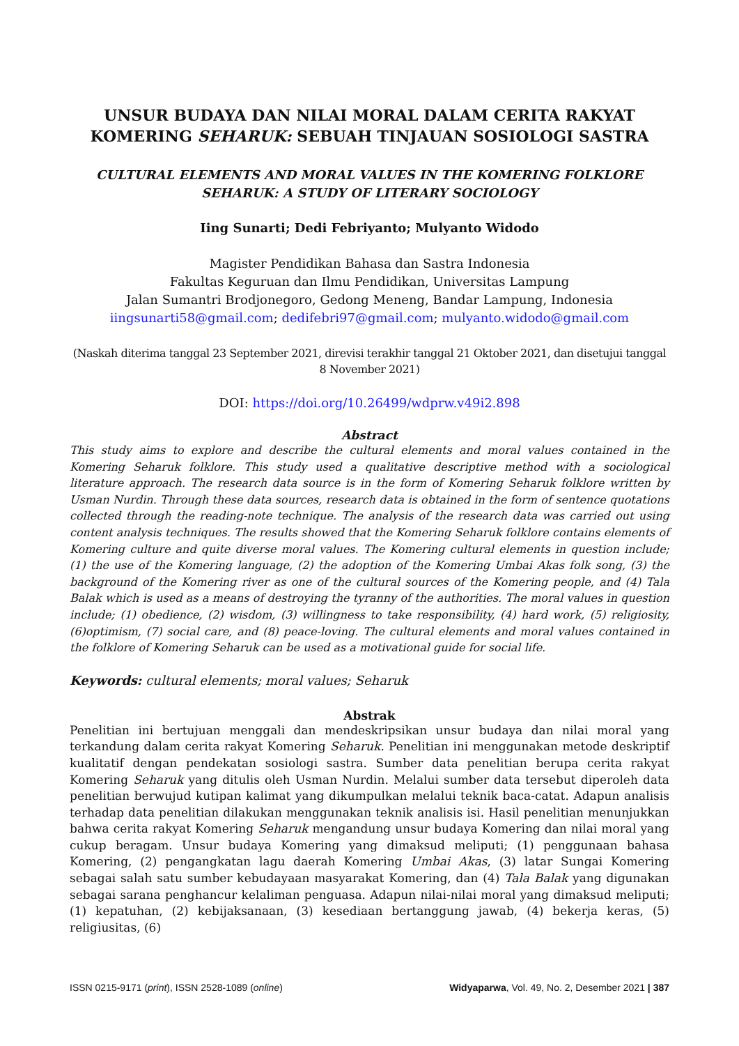UNSUR BUDAYA DAN NILAI MORAL DALAM CERITA RAKYAT KOMERING SEHARUK: SEBUAH TINJAUAN SOSIOLOGI SASTRA
CULTURAL ELEMENTS AND MORAL VALUES IN THE KOMERING FOLKLORE SEHARUK: A STUDY OF LITERARY SOCIOLOGY
Iing Sunarti; Dedi Febriyanto; Mulyanto Widodo
Magister Pendidikan Bahasa dan Sastra Indonesia
Fakultas Keguruan dan Ilmu Pendidikan, Universitas Lampung
Jalan Sumantri Brodjonegoro, Gedong Meneng, Bandar Lampung, Indonesia
iingsunarti58@gmail.com; dedifebri97@gmail.com; mulyanto.widodo@gmail.com
(Naskah diterima tanggal 23 September 2021, direvisi terakhir tanggal 21 Oktober 2021, dan disetujui tanggal 8 November 2021)
DOI: https://doi.org/10.26499/wdprw.v49i2.898
Abstract
This study aims to explore and describe the cultural elements and moral values contained in the Komering Seharuk folklore. This study used a qualitative descriptive method with a sociological literature approach. The research data source is in the form of Komering Seharuk folklore written by Usman Nurdin. Through these data sources, research data is obtained in the form of sentence quotations collected through the reading-note technique. The analysis of the research data was carried out using content analysis techniques. The results showed that the Komering Seharuk folklore contains elements of Komering culture and quite diverse moral values. The Komering cultural elements in question include; (1) the use of the Komering language, (2) the adoption of the Komering Umbai Akas folk song, (3) the background of the Komering river as one of the cultural sources of the Komering people, and (4) Tala Balak which is used as a means of destroying the tyranny of the authorities. The moral values in question include; (1) obedience, (2) wisdom, (3) willingness to take responsibility, (4) hard work, (5) religiosity, (6)optimism, (7) social care, and (8) peace-loving. The cultural elements and moral values contained in the folklore of Komering Seharuk can be used as a motivational guide for social life.
Keywords: cultural elements; moral values; Seharuk
Abstrak
Penelitian ini bertujuan menggali dan mendeskripsikan unsur budaya dan nilai moral yang terkandung dalam cerita rakyat Komering Seharuk. Penelitian ini menggunakan metode deskriptif kualitatif dengan pendekatan sosiologi sastra. Sumber data penelitian berupa cerita rakyat Komering Seharuk yang ditulis oleh Usman Nurdin. Melalui sumber data tersebut diperoleh data penelitian berwujud kutipan kalimat yang dikumpulkan melalui teknik baca-catat. Adapun analisis terhadap data penelitian dilakukan menggunakan teknik analisis isi. Hasil penelitian menunjukkan bahwa cerita rakyat Komering Seharuk mengandung unsur budaya Komering dan nilai moral yang cukup beragam. Unsur budaya Komering yang dimaksud meliputi; (1) penggunaan bahasa Komering, (2) pengangkatan lagu daerah Komering Umbai Akas, (3) latar Sungai Komering sebagai salah satu sumber kebudayaan masyarakat Komering, dan (4) Tala Balak yang digunakan sebagai sarana penghancur kelaliman penguasa. Adapun nilai-nilai moral yang dimaksud meliputi; (1) kepatuhan, (2) kebijaksanaan, (3) kesediaan bertanggung jawab, (4) bekerja keras, (5) religiusitas, (6)
ISSN 0215-9171 (print), ISSN 2528-1089 (online) Widyaparwa, Vol. 49, No. 2, Desember 2021 | 387